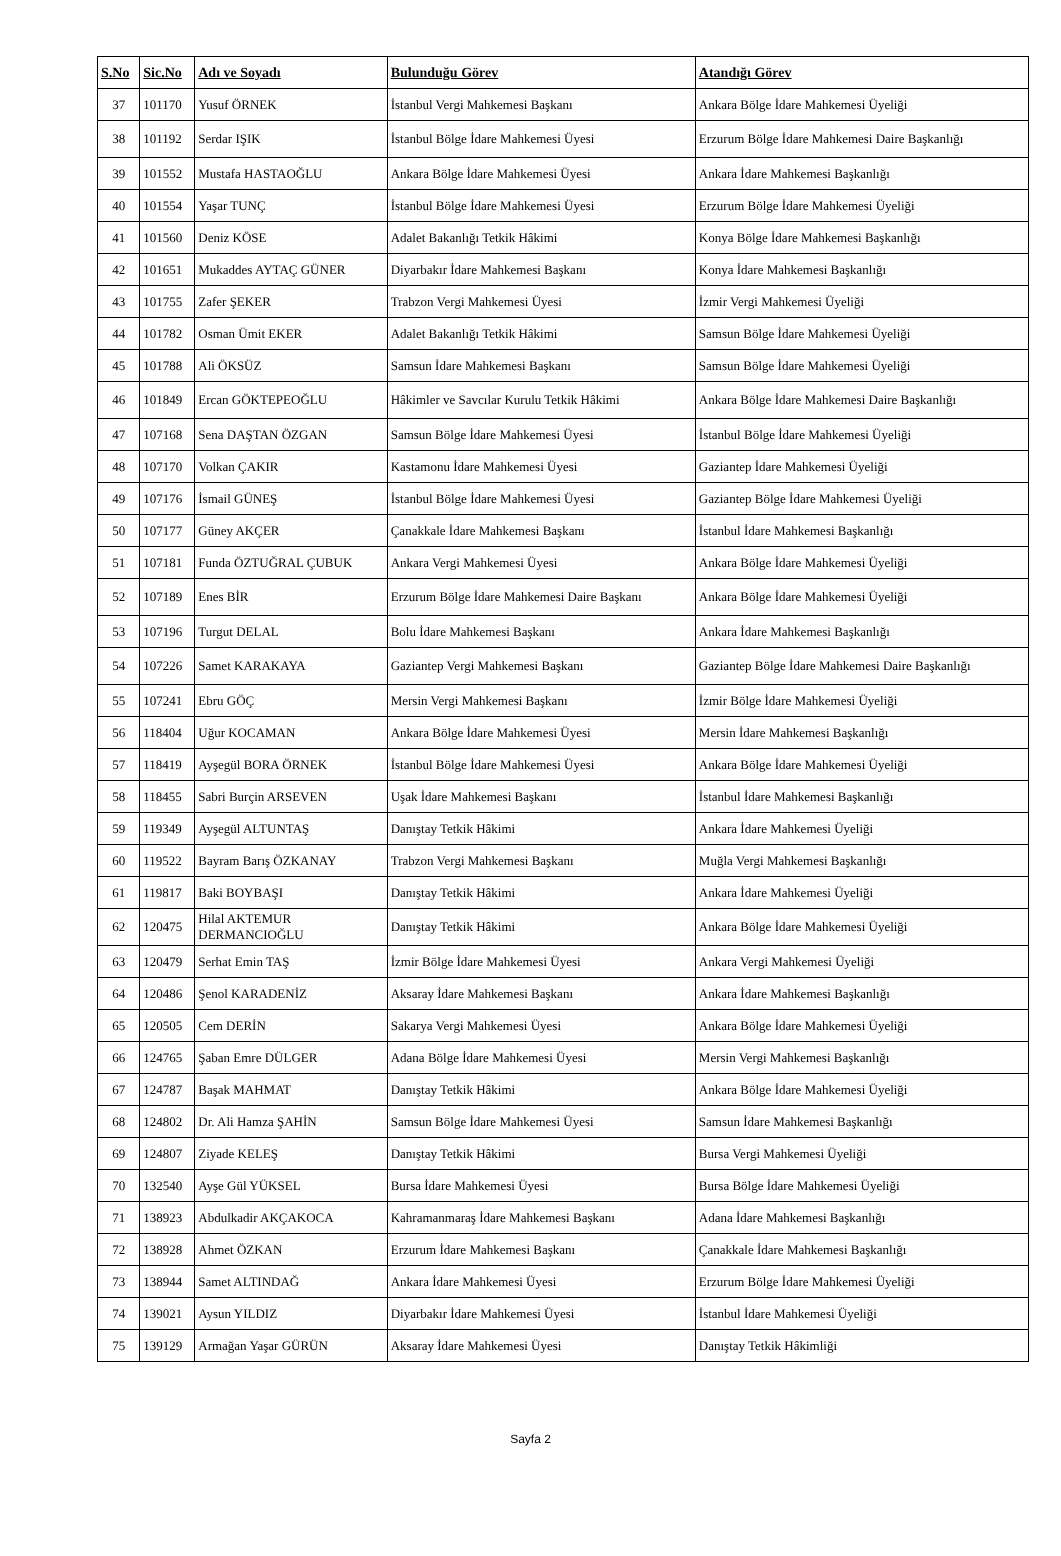| S.No | Sic.No | Adı ve Soyadı | Bulunduğu Görev | Atandığı Görev |
| --- | --- | --- | --- | --- |
| 37 | 101170 | Yusuf ÖRNEK | İstanbul Vergi Mahkemesi Başkanı | Ankara Bölge İdare Mahkemesi Üyeliği |
| 38 | 101192 | Serdar IŞIK | İstanbul Bölge İdare Mahkemesi Üyesi | Erzurum Bölge İdare Mahkemesi Daire Başkanlığı |
| 39 | 101552 | Mustafa HASTAOĞLU | Ankara Bölge İdare Mahkemesi Üyesi | Ankara İdare Mahkemesi Başkanlığı |
| 40 | 101554 | Yaşar TUNÇ | İstanbul Bölge İdare Mahkemesi Üyesi | Erzurum Bölge İdare Mahkemesi Üyeliği |
| 41 | 101560 | Deniz KÖSE | Adalet Bakanlığı Tetkik Hâkimi | Konya Bölge İdare Mahkemesi Başkanlığı |
| 42 | 101651 | Mukaddes AYTAÇ GÜNER | Diyarbakır İdare Mahkemesi Başkanı | Konya İdare Mahkemesi Başkanlığı |
| 43 | 101755 | Zafer ŞEKER | Trabzon Vergi Mahkemesi Üyesi | İzmir Vergi Mahkemesi Üyeliği |
| 44 | 101782 | Osman Ümit EKER | Adalet Bakanlığı Tetkik Hâkimi | Samsun Bölge İdare Mahkemesi Üyeliği |
| 45 | 101788 | Ali ÖKSÜZ | Samsun İdare Mahkemesi Başkanı | Samsun Bölge İdare Mahkemesi Üyeliği |
| 46 | 101849 | Ercan GÖKTEPEOĞLU | Hâkimler ve Savcılar Kurulu Tetkik Hâkimi | Ankara Bölge İdare Mahkemesi Daire Başkanlığı |
| 47 | 107168 | Sena DAŞTAN ÖZGAN | Samsun Bölge İdare Mahkemesi Üyesi | İstanbul Bölge İdare Mahkemesi Üyeliği |
| 48 | 107170 | Volkan ÇAKIR | Kastamonu İdare Mahkemesi Üyesi | Gaziantep İdare Mahkemesi Üyeliği |
| 49 | 107176 | İsmail GÜNEŞ | İstanbul Bölge İdare Mahkemesi Üyesi | Gaziantep Bölge İdare Mahkemesi Üyeliği |
| 50 | 107177 | Güney AKÇER | Çanakkale İdare Mahkemesi Başkanı | İstanbul İdare Mahkemesi Başkanlığı |
| 51 | 107181 | Funda ÖZTUĞRAL ÇUBUK | Ankara Vergi Mahkemesi Üyesi | Ankara Bölge İdare Mahkemesi Üyeliği |
| 52 | 107189 | Enes BİR | Erzurum Bölge İdare Mahkemesi Daire Başkanı | Ankara Bölge İdare Mahkemesi Üyeliği |
| 53 | 107196 | Turgut DELAL | Bolu İdare Mahkemesi Başkanı | Ankara İdare Mahkemesi Başkanlığı |
| 54 | 107226 | Samet KARAKAYA | Gaziantep Vergi Mahkemesi Başkanı | Gaziantep Bölge İdare Mahkemesi Daire Başkanlığı |
| 55 | 107241 | Ebru GÖÇ | Mersin Vergi Mahkemesi Başkanı | İzmir Bölge İdare Mahkemesi Üyeliği |
| 56 | 118404 | Uğur KOCAMAN | Ankara Bölge İdare Mahkemesi Üyesi | Mersin İdare Mahkemesi Başkanlığı |
| 57 | 118419 | Ayşegül BORA ÖRNEK | İstanbul Bölge İdare Mahkemesi Üyesi | Ankara Bölge İdare Mahkemesi Üyeliği |
| 58 | 118455 | Sabri Burçin ARSEVEN | Uşak İdare Mahkemesi Başkanı | İstanbul İdare Mahkemesi Başkanlığı |
| 59 | 119349 | Ayşegül ALTUNTAŞ | Danıştay Tetkik Hâkimi | Ankara İdare Mahkemesi Üyeliği |
| 60 | 119522 | Bayram Barış ÖZKANAY | Trabzon Vergi Mahkemesi Başkanı | Muğla Vergi Mahkemesi Başkanlığı |
| 61 | 119817 | Baki BOYBAŞI | Danıştay Tetkik Hâkimi | Ankara İdare Mahkemesi Üyeliği |
| 62 | 120475 | Hilal AKTEMUR DERMANCIOĞLU | Danıştay Tetkik Hâkimi | Ankara Bölge İdare Mahkemesi Üyeliği |
| 63 | 120479 | Serhat Emin TAŞ | İzmir Bölge İdare Mahkemesi Üyesi | Ankara Vergi Mahkemesi Üyeliği |
| 64 | 120486 | Şenol KARADENİZ | Aksaray İdare Mahkemesi Başkanı | Ankara İdare Mahkemesi Başkanlığı |
| 65 | 120505 | Cem DERİN | Sakarya Vergi Mahkemesi Üyesi | Ankara Bölge İdare Mahkemesi Üyeliği |
| 66 | 124765 | Şaban Emre DÜLGER | Adana Bölge İdare Mahkemesi Üyesi | Mersin Vergi Mahkemesi Başkanlığı |
| 67 | 124787 | Başak MAHMAT | Danıştay Tetkik Hâkimi | Ankara Bölge İdare Mahkemesi Üyeliği |
| 68 | 124802 | Dr. Ali Hamza ŞAHİN | Samsun Bölge İdare Mahkemesi Üyesi | Samsun İdare Mahkemesi Başkanlığı |
| 69 | 124807 | Ziyade KELEŞ | Danıştay Tetkik Hâkimi | Bursa Vergi Mahkemesi Üyeliği |
| 70 | 132540 | Ayşe Gül YÜKSEL | Bursa İdare Mahkemesi Üyesi | Bursa Bölge İdare Mahkemesi Üyeliği |
| 71 | 138923 | Abdulkadir AKÇAKOCA | Kahramanmaraş İdare Mahkemesi Başkanı | Adana İdare Mahkemesi Başkanlığı |
| 72 | 138928 | Ahmet ÖZKAN | Erzurum İdare Mahkemesi Başkanı | Çanakkale İdare Mahkemesi Başkanlığı |
| 73 | 138944 | Samet ALTINDAĞ | Ankara İdare Mahkemesi Üyesi | Erzurum Bölge İdare Mahkemesi Üyeliği |
| 74 | 139021 | Aysun YILDIZ | Diyarbakır İdare Mahkemesi Üyesi | İstanbul İdare Mahkemesi Üyeliği |
| 75 | 139129 | Armağan Yaşar GÜRÜN | Aksaray İdare Mahkemesi Üyesi | Danıştay Tetkik Hâkimliği |
Sayfa 2